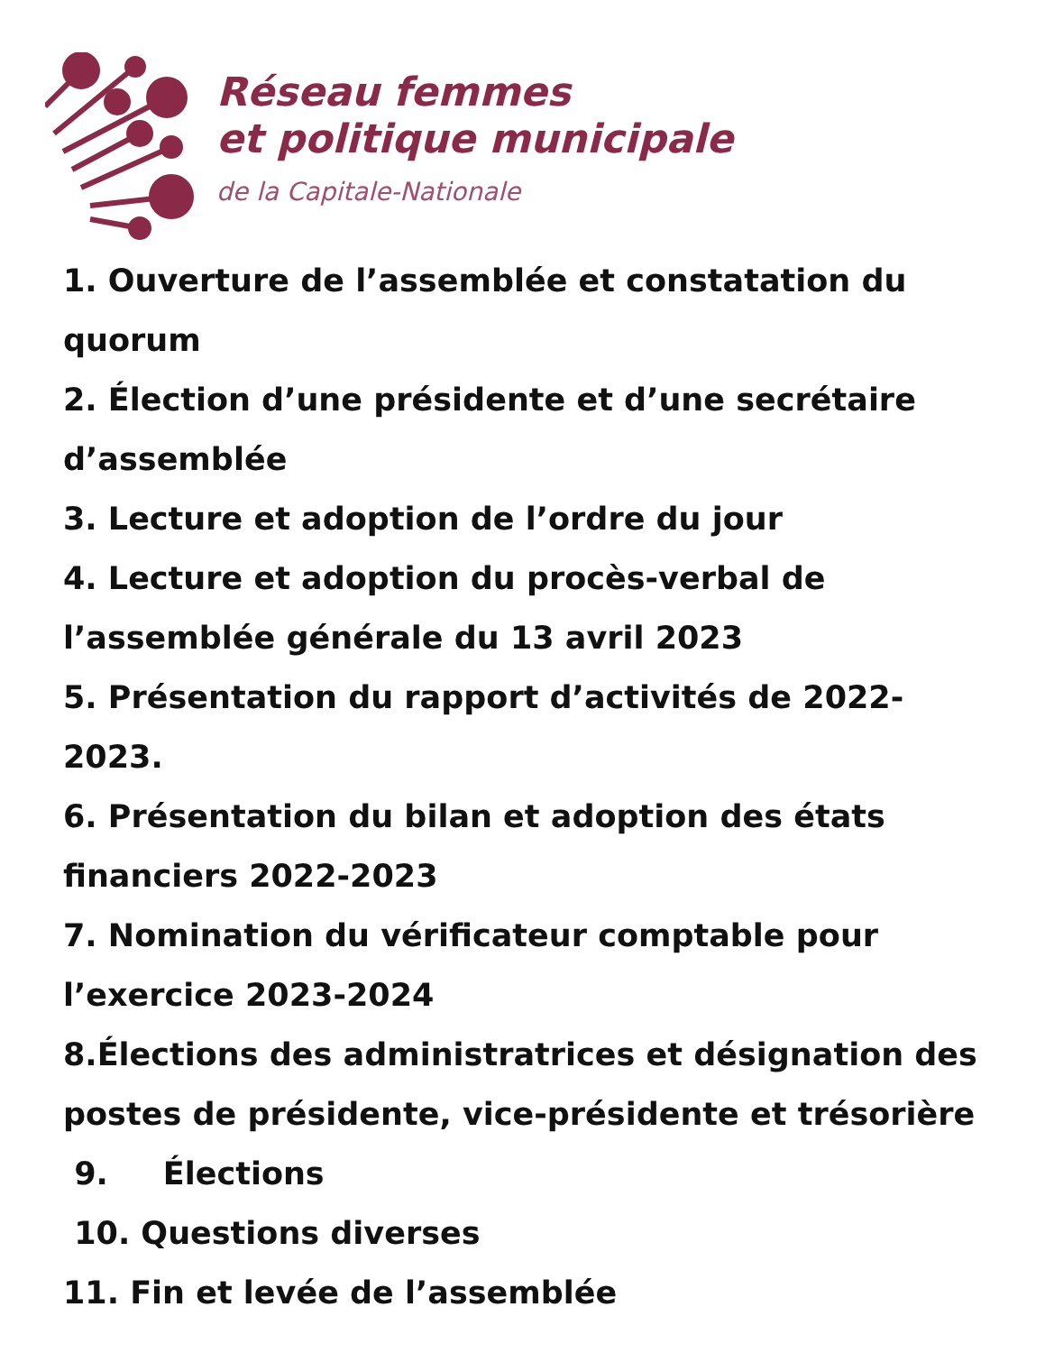Réseau femmes
et politique municipale
de la Capitale-Nationale
1. Ouverture de l’assemblée et constatation du quorum
2. Élection d’une présidente et d’une secrétaire d’assemblée
3. Lecture et adoption de l’ordre du jour
4. Lecture et adoption du procès-verbal de l’assemblée générale du 13 avril 2023
5. Présentation du rapport d’activités de 2022-
2023.
6. Présentation du bilan et adoption des états financiers 2022-2023
7. Nomination du vérificateur comptable pour l’exercice 2023-2024
8.Élections des administratrices et désignation des postes de présidente, vice-présidente et trésorière
9. Élections
10. Questions diverses
11. Fin et levée de l’assemblée